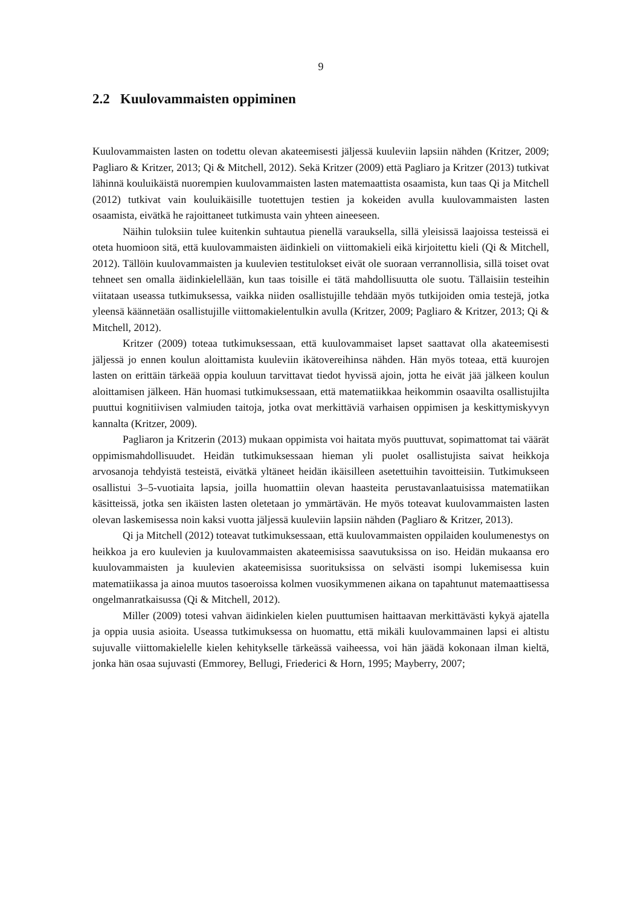9
2.2 Kuulovammaisten oppiminen
Kuulovammaisten lasten on todettu olevan akateemisesti jäljessä kuuleviin lapsiin nähden (Kritzer, 2009; Pagliaro & Kritzer, 2013; Qi & Mitchell, 2012). Sekä Kritzer (2009) että Pagliaro ja Kritzer (2013) tutkivat lähinnä kouluikäistä nuorempien kuulovammaisten lasten matemaattista osaamista, kun taas Qi ja Mitchell (2012) tutkivat vain kouluikäisille tuotettujen testien ja kokeiden avulla kuulovammaisten lasten osaamista, eivätkä he rajoittaneet tutkimusta vain yhteen aineeseen.
Näihin tuloksiin tulee kuitenkin suhtautua pienellä varauksella, sillä yleisissä laajoissa testeissä ei oteta huomioon sitä, että kuulovammaisten äidinkieli on viittomakieli eikä kirjoitettu kieli (Qi & Mitchell, 2012). Tällöin kuulovammaisten ja kuulevien testitulokset eivät ole suoraan verrannollisia, sillä toiset ovat tehneet sen omalla äidinkielellään, kun taas toisille ei tätä mahdollisuutta ole suotu. Tällaisiin testeihin viitataan useassa tutkimuksessa, vaikka niiden osallistujille tehdään myös tutkijoiden omia testejä, jotka yleensä käännetään osallistujille viittomakielentulkin avulla (Kritzer, 2009; Pagliaro & Kritzer, 2013; Qi & Mitchell, 2012).
Kritzer (2009) toteaa tutkimuksessaan, että kuulovammaiset lapset saattavat olla akateemisesti jäljessä jo ennen koulun aloittamista kuuleviin ikätovereihinsa nähden. Hän myös toteaa, että kuurojen lasten on erittäin tärkeää oppia kouluun tarvittavat tiedot hyvissä ajoin, jotta he eivät jää jälkeen koulun aloittamisen jälkeen. Hän huomasi tutkimuksessaan, että matematiikkaa heikommin osaavilta osallistujilta puuttui kognitiivisen valmiuden taitoja, jotka ovat merkittäviä varhaisen oppimisen ja keskittymiskyvyn kannalta (Kritzer, 2009).
Pagliaron ja Kritzerin (2013) mukaan oppimista voi haitata myös puuttuvat, sopimattomat tai väärät oppimismahdollisuudet. Heidän tutkimuksessaan hieman yli puolet osallistujista saivat heikkoja arvosanoja tehdyistä testeistä, eivätkä yltäneet heidän ikäisilleen asetettuihin tavoitteisiin. Tutkimukseen osallistui 3–5-vuotiaita lapsia, joilla huomattiin olevan haasteita perustavanlaatuisissa matematiikan käsitteissä, jotka sen ikäisten lasten oletetaan jo ymmärtävän. He myös toteavat kuulovammaisten lasten olevan laskemisessa noin kaksi vuotta jäljessä kuuleviin lapsiin nähden (Pagliaro & Kritzer, 2013).
Qi ja Mitchell (2012) toteavat tutkimuksessaan, että kuulovammaisten oppilaiden koulumenestys on heikkoa ja ero kuulevien ja kuulovammaisten akateemisissa saavutuksissa on iso. Heidän mukaansa ero kuulovammaisten ja kuulevien akateemisissa suorituksissa on selvästi isompi lukemisessa kuin matematiikassa ja ainoa muutos tasoeroissa kolmen vuosikymmenen aikana on tapahtunut matemaattisessa ongelmanratkaisussa (Qi & Mitchell, 2012).
Miller (2009) totesi vahvan äidinkielen kielen puuttumisen haittaavan merkittävästi kykyä ajatella ja oppia uusia asioita. Useassa tutkimuksessa on huomattu, että mikäli kuulovammainen lapsi ei altistu sujuvalle viittomakielelle kielen kehitykselle tärkeässä vaiheessa, voi hän jäädä kokonaan ilman kieltä, jonka hän osaa sujuvasti (Emmorey, Bellugi, Friederici & Horn, 1995; Mayberry, 2007;